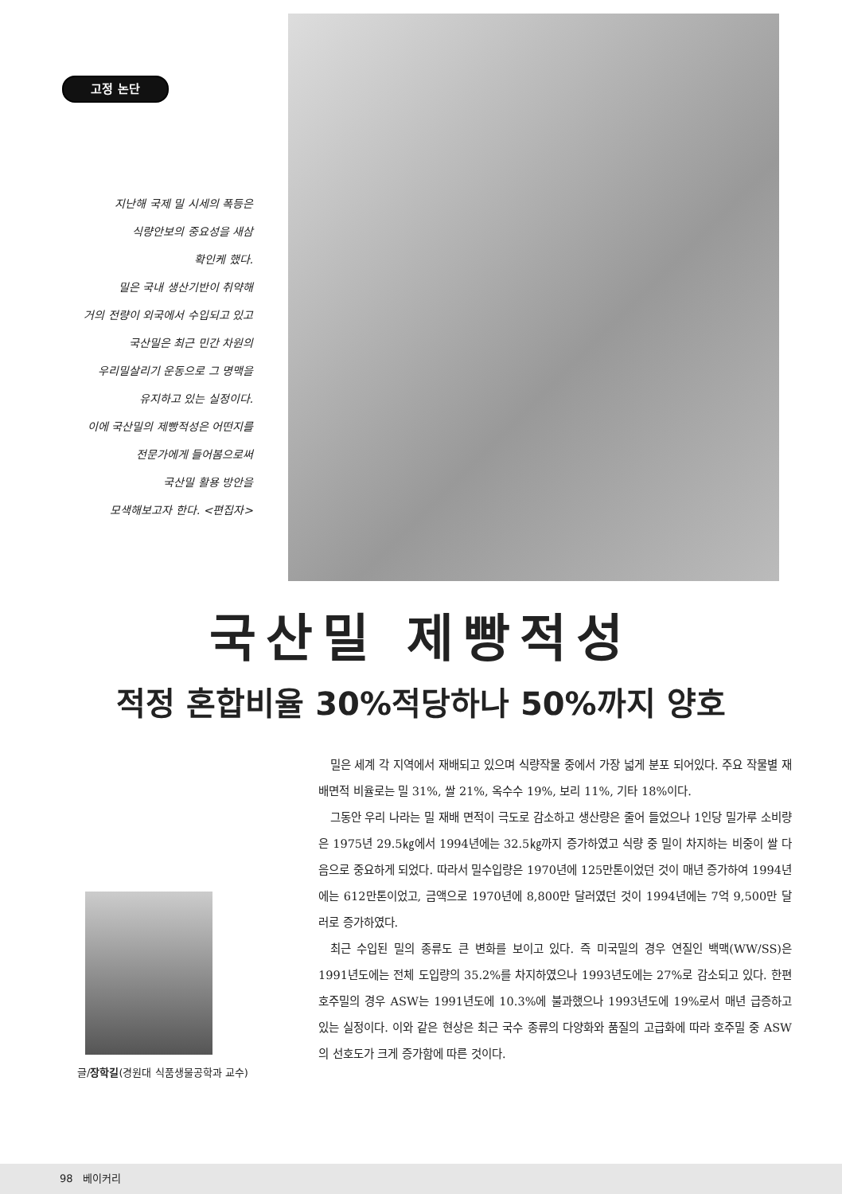고정 논단
지난해 국제 밀 시세의 폭등은
식량안보의 중요성을 새삼
확인케 했다.
밀은 국내 생산기반이 취약해
거의 전량이 외국에서 수입되고 있고
국산밀은 최근 민간 차원의
우리밀살리기 운동으로 그 명맥을
유지하고 있는 실정이다.
이에 국산밀의 제빵적성은 어떤지를
전문가에게 들어봄으로써
국산밀 활용 방안을
모색해보고자 한다. <편집자>
국산밀 제빵적성
적정 혼합비율 30%적당하나 50%까지 양호
글/장학길(경원대 식품생물공학과 교수)
밀은 세계 각 지역에서 재배되고 있으며 식량작물 중에서 가장 넓게 분포 되어있다. 주요 작물별 재배면적 비율로는 밀 31%, 쌀 21%, 옥수수 19%, 보리 11%, 기타 18%이다.
그동안 우리 나라는 밀 재배 면적이 극도로 감소하고 생산량은 줄어 들었으나 1인당 밀가루 소비량은 1975년 29.5㎏에서 1994년에는 32.5㎏까지 증가하였고 식량 중 밀이 차지하는 비중이 쌀 다음으로 중요하게 되었다. 따라서 밀수입량은 1970년에 125만톤이었던 것이 매년 증가하여 1994년에는 612만톤이었고, 금액으로 1970년에 8,800만 달러였던 것이 1994년에는 7억 9,500만 달러로 증가하였다.
최근 수입된 밀의 종류도 큰 변화를 보이고 있다. 즉 미국밀의 경우 연질인 백맥(WW/SS)은 1991년도에는 전체 도입량의 35.2%를 차지하였으나 1993년도에는 27%로 감소되고 있다. 한편 호주밀의 경우 ASW는 1991년도에 10.3%에 불과했으나 1993년도에 19%로서 매년 급증하고 있는 실정이다. 이와 같은 현상은 최근 국수 종류의 다양화와 품질의 고급화에 따라 호주밀 중 ASW의 선호도가 크게 증가함에 따른 것이다.
98 베이커리